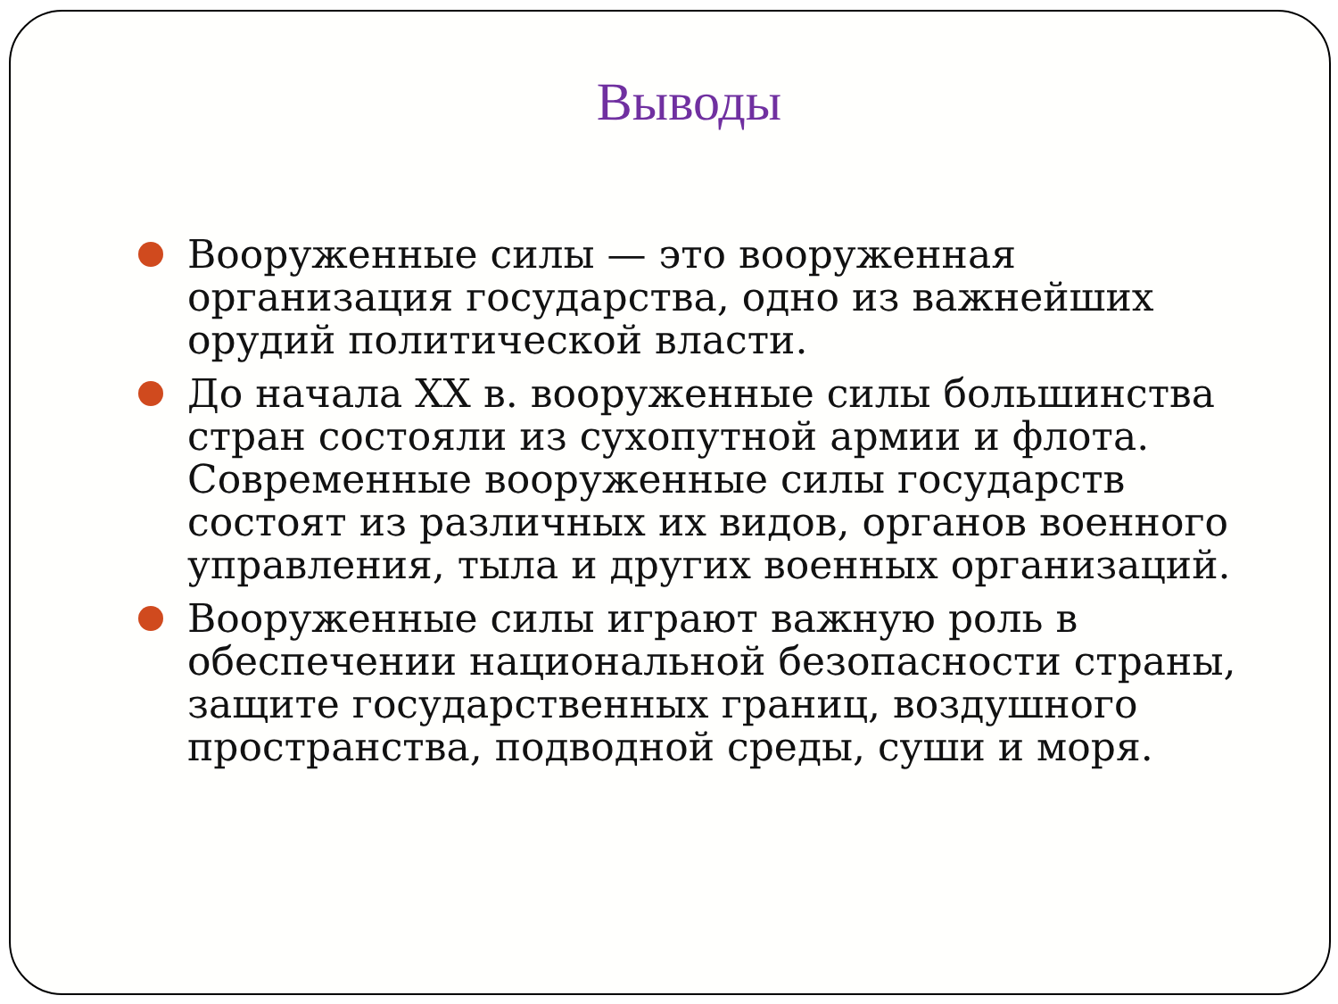Выводы
Вооруженные силы — это вооруженная организация государства, одно из важнейших орудий политической власти.
До начала XX в. вооруженные силы большинства стран состояли из сухопутной армии и флота. Современные вооруженные силы государств состоят из различных их видов, органов военного управления, тыла и других военных организаций.
Вооруженные силы играют важную роль в обеспечении национальной безопасности страны, защите государственных границ, воздушного пространства, подводной среды, суши и моря.